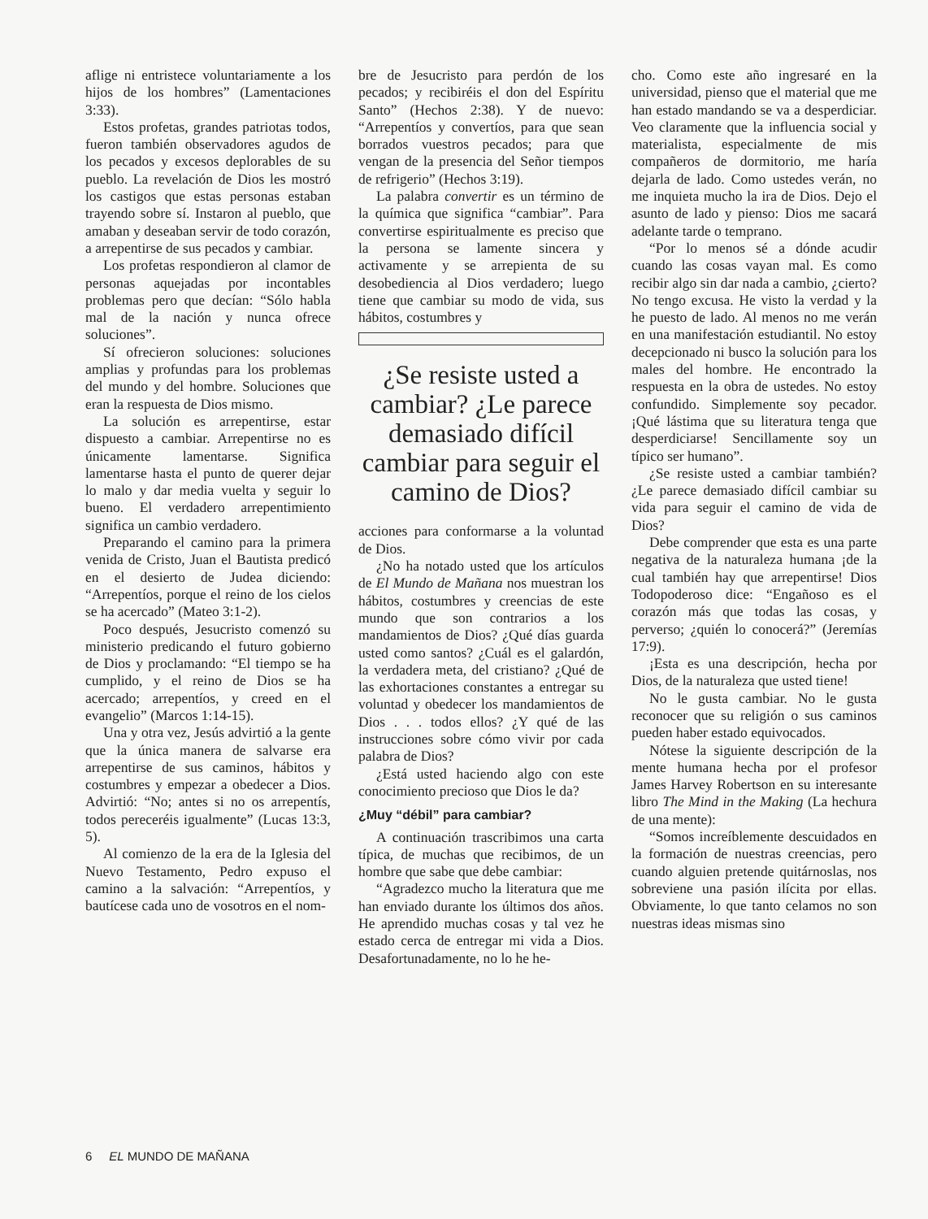aflige ni entristece voluntariamente a los hijos de los hombres” (Lamentaciones 3:33).
Estos profetas, grandes patriotas todos, fueron también observadores agudos de los pecados y excesos deplorables de su pueblo. La revelación de Dios les mostró los castigos que estas personas estaban trayendo sobre sí. Instaron al pueblo, que amaban y deseaban servir de todo corazón, a arrepentirse de sus pecados y cambiar.
Los profetas respondieron al clamor de personas aquejadas por incontables problemas pero que decían: “Sólo habla mal de la nación y nunca ofrece soluciones”.
Sí ofrecieron soluciones: soluciones amplias y profundas para los problemas del mundo y del hombre. Soluciones que eran la respuesta de Dios mismo.
La solución es arrepentirse, estar dispuesto a cambiar. Arrepentirse no es únicamente lamentarse. Significa lamentarse hasta el punto de querer dejar lo malo y dar media vuelta y seguir lo bueno. El verdadero arrepentimiento significa un cambio verdadero.
Preparando el camino para la primera venida de Cristo, Juan el Bautista predicó en el desierto de Judea diciendo: “Arrepentíos, porque el reino de los cielos se ha acercado” (Mateo 3:1-2).
Poco después, Jesucristo comenzó su ministerio predicando el futuro gobierno de Dios y proclamando: “El tiempo se ha cumplido, y el reino de Dios se ha acercado; arrepentíos, y creed en el evangelio” (Marcos 1:14-15).
Una y otra vez, Jesús advirtió a la gente que la única manera de salvarse era arrepentirse de sus caminos, hábitos y costumbres y empezar a obedecer a Dios. Advirtió: “No; antes si no os arrepentís, todos pereceréis igualmente” (Lucas 13:3, 5).
Al comienzo de la era de la Iglesia del Nuevo Testamento, Pedro expuso el camino a la salvación: “Arrepentíos, y bautícese cada uno de vosotros en el nom-
bre de Jesucristo para perdón de los pecados; y recibiréis el don del Espíritu Santo” (Hechos 2:38). Y de nuevo: “Arrepentíos y convertíos, para que sean borrados vuestros pecados; para que vengan de la presencia del Señor tiempos de refrigerio” (Hechos 3:19).
La palabra convertir es un término de la química que significa “cambiar”. Para convertirse espiritualmente es preciso que la persona se lamente sincera y activamente y se arrepienta de su desobediencia al Dios verdadero; luego tiene que cambiar su modo de vida, sus hábitos, costumbres y
¿Se resiste usted a cambiar? ¿Le parece demasiado difícil cambiar para seguir el camino de Dios?
acciones para conformarse a la voluntad de Dios.
¿No ha notado usted que los artículos de El Mundo de Mañana nos muestran los hábitos, costumbres y creencias de este mundo que son contrarios a los mandamientos de Dios? ¿Qué días guarda usted como santos? ¿Cuál es el galardón, la verdadera meta, del cristiano? ¿Qué de las exhortaciones constantes a entregar su voluntad y obedecer los mandamientos de Dios . . . todos ellos? ¿Y qué de las instrucciones sobre cómo vivir por cada palabra de Dios?
¿Está usted haciendo algo con este conocimiento precioso que Dios le da?
¿Muy “débil” para cambiar?
A continuación trascribimos una carta típica, de muchas que recibimos, de un hombre que sabe que debe cambiar:
“Agradezco mucho la literatura que me han enviado durante los últimos dos años. He aprendido muchas cosas y tal vez he estado cerca de entregar mi vida a Dios. Desafortunadamente, no lo he he-
cho. Como este año ingresaré en la universidad, pienso que el material que me han estado mandando se va a desperdiciar. Veo claramente que la influencia social y materialista, especialmente de mis compañeros de dormitorio, me haría dejarla de lado. Como ustedes verán, no me inquieta mucho la ira de Dios. Dejo el asunto de lado y pienso: Dios me sacará adelante tarde o temprano.
“Por lo menos sé a dónde acudir cuando las cosas vayan mal. Es como recibir algo sin dar nada a cambio, ¿cierto? No tengo excusa. He visto la verdad y la he puesto de lado. Al menos no me verán en una manifestación estudiantil. No estoy decepcionado ni busco la solución para los males del hombre. He encontrado la respuesta en la obra de ustedes. No estoy confundido. Simplemente soy pecador. ¡Qué lástima que su literatura tenga que desperdiciarse! Sencillamente soy un típico ser humano”.
¿Se resiste usted a cambiar también? ¿Le parece demasiado difícil cambiar su vida para seguir el camino de vida de Dios?
Debe comprender que esta es una parte negativa de la naturaleza humana ¡de la cual también hay que arrepentirse! Dios Todopoderoso dice: “Engañoso es el corazón más que todas las cosas, y perverso; ¿quién lo conocerá?” (Jeremías 17:9).
¡Esta es una descripción, hecha por Dios, de la naturaleza que usted tiene!
No le gusta cambiar. No le gusta reconocer que su religión o sus caminos pueden haber estado equivocados.
Nótese la siguiente descripción de la mente humana hecha por el profesor James Harvey Robertson en su interesante libro The Mind in the Making (La hechura de una mente):
“Somos increíblemente descuidados en la formación de nuestras creencias, pero cuando alguien pretende quitárnoslas, nos sobreviene una pasión ilícita por ellas. Obviamente, lo que tanto celamos no son nuestras ideas mismas sino
6 EL MUNDO DE MAÑANA